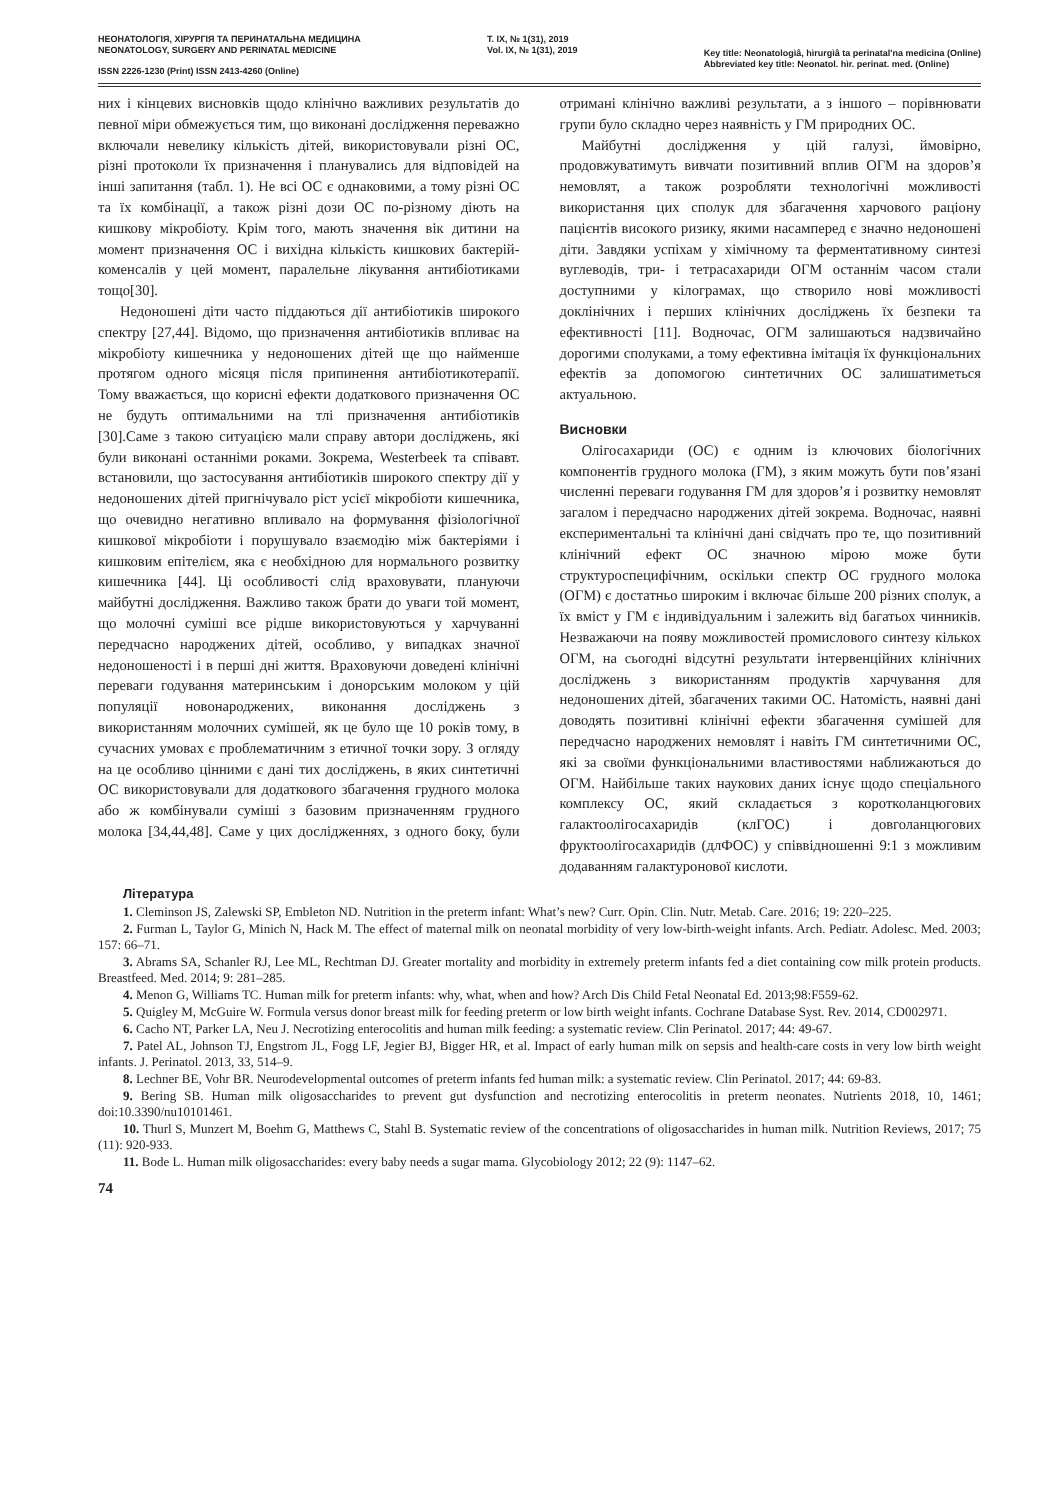НЕОНАТОЛОГІЯ, ХІРУРГІЯ ТА ПЕРИНАТАЛЬНА МЕДИЦИНА
NEONATOLOGY, SURGERY AND PERINATAL MEDICINE
ISSN 2226-1230 (Print) ISSN 2413-4260 (Online)
Т. IX, № 1(31), 2019
Vol. IX, № 1(31), 2019
Key title: Neonatologìâ, hìrurgìâ ta perinatal'na medicina (Online)
Abbreviated key title: Neonatol. hìr. perinat. med. (Online)
них і кінцевих висновків щодо клінічно важливих результатів до певної міри обмежується тим, що виконані дослідження переважно включали невелику кількість дітей, використовували різні ОС, різні протоколи їх призначення і планувались для відповідей на інші запитання (табл. 1). Не всі ОС є однаковими, а тому різні ОС та їх комбінації, а також різні дози ОС по-різному діють на кишкову мікробіоту. Крім того, мають значення вік дитини на момент призначення ОС і вихідна кількість кишкових бактерій-коменсалів у цей момент, паралельне лікування антибіотиками тощо[30].
Недоношені діти часто піддаються дії антибіотиків широкого спектру [27,44]. Відомо, що призначення антибіотиків впливає на мікробіоту кишечника у недоношених дітей ще що найменше протягом одного місяця після припинення антибіотикотерапії. Тому вважається, що корисні ефекти додаткового призначення ОС не будуть оптимальними на тлі призначення антибіотиків [30].Саме з такою ситуацією мали справу автори досліджень, які були виконані останніми роками. Зокрема, Westerbeek та співавт. встановили, що застосування антибіотиків широкого спектру дії у недоношених дітей пригнічувало ріст усієї мікробіоти кишечника, що очевидно негативно впливало на формування фізіологічної кишкової мікробіоти і порушувало взаємодію між бактеріями і кишковим епітелієм, яка є необхідною для нормального розвитку кишечника [44]. Ці особливості слід враховувати, плануючи майбутні дослідження. Важливо також брати до уваги той момент, що молочні суміші все рідше використовуються у харчуванні передчасно народжених дітей, особливо, у випадках значної недоношеності і в перші дні життя. Враховуючи доведені клінічні переваги годування материнським і донорським молоком у цій популяції новонароджених, виконання досліджень з використанням молочних сумішей, як це було ще 10 років тому, в сучасних умовах є проблематичним з етичної точки зору. З огляду на це особливо цінними є дані тих досліджень, в яких синтетичні ОС використовували для додаткового збагачення грудного молока або ж комбінували суміші з базовим призначенням грудного молока [34,44,48]. Саме у цих дослідженнях, з одного боку, були отримані клінічно важливі результати, а з іншого – порівнювати групи було складно через наявність у ГМ природних ОС.
Майбутні дослідження у цій галузі, ймовірно, продовжуватимуть вивчати позитивний вплив ОГМ на здоров’я немовлят, а також розробляти технологічні можливості використання цих сполук для збагачення харчового раціону пацієнтів високого ризику, якими насамперед є значно недоношені діти. Завдяки успіхам у хімічному та ферментативному синтезі вуглеводів, три- і тетрасахариди ОГМ останнім часом стали доступними у кілограмах, що створило нові можливості доклінічних і перших клінічних досліджень їх безпеки та ефективності [11]. Водночас, ОГМ залишаються надзвичайно дорогими сполуками, а тому ефективна імітація їх функціональних ефектів за допомогою синтетичних ОС залишатиметься актуальною.
Висновки
Олігосахариди (ОС) є одним із ключових біологічних компонентів грудного молока (ГМ), з яким можуть бути пов’язані численні переваги годування ГМ для здоров’я і розвитку немовлят загалом і передчасно народжених дітей зокрема. Водночас, наявні експериментальні та клінічні дані свідчать про те, що позитивний клінічний ефект ОС значною мірою може бути структуроспецифічним, оскільки спектр ОС грудного молока (ОГМ) є достатньо широким і включає більше 200 різних сполук, а їх вміст у ГМ є індивідуальним і залежить від багатьох чинників. Незважаючи на появу можливостей промислового синтезу кількох ОГМ, на сьогодні відсутні результати інтервенційних клінічних досліджень з використанням продуктів харчування для недоношених дітей, збагачених такими ОС. Натомість, наявні дані доводять позитивні клінічні ефекти збагачення сумішей для передчасно народжених немовлят і навіть ГМ синтетичними ОС, які за своїми функціональними властивостями наближаються до ОГМ. Найбільше таких наукових даних існує щодо спеціального комплексу ОС, який складається з коротколанцюгових галактоолігосахаридів (клГОС) і довголанцюгових фруктоолігосахаридів (длФОС) у співвідношенні 9:1 з можливим додаванням галактуронової кислоти.
Література
1. Cleminson JS, Zalewski SP, Embleton ND. Nutrition in the preterm infant: What’s new? Curr. Opin. Clin. Nutr. Metab. Care. 2016; 19: 220–225.
2. Furman L, Taylor G, Minich N, Hack M. The effect of maternal milk on neonatal morbidity of very low-birth-weight infants. Arch. Pediatr. Adolesc. Med. 2003; 157: 66–71.
3. Abrams SA, Schanler RJ, Lee ML, Rechtman DJ. Greater mortality and morbidity in extremely preterm infants fed a diet containing cow milk protein products. Breastfeed. Med. 2014; 9: 281–285.
4. Menon G, Williams TC. Human milk for preterm infants: why, what, when and how? Arch Dis Child Fetal Neonatal Ed. 2013;98:F559-62.
5. Quigley M, McGuire W. Formula versus donor breast milk for feeding preterm or low birth weight infants. Cochrane Database Syst. Rev. 2014, CD002971.
6. Cacho NT, Parker LA, Neu J. Necrotizing enterocolitis and human milk feeding: a systematic review. Clin Perinatol. 2017; 44: 49-67.
7. Patel AL, Johnson TJ, Engstrom JL, Fogg LF, Jegier BJ, Bigger HR, et al. Impact of early human milk on sepsis and health-care costs in very low birth weight infants. J. Perinatol. 2013, 33, 514–9.
8. Lechner BE, Vohr BR. Neurodevelopmental outcomes of preterm infants fed human milk: a systematic review. Clin Perinatol. 2017; 44: 69-83.
9. Bering SB. Human milk oligosaccharides to prevent gut dysfunction and necrotizing enterocolitis in preterm neonates. Nutrients 2018, 10, 1461; doi:10.3390/nu10101461.
10. Thurl S, Munzert M, Boehm G, Matthews C, Stahl B. Systematic review of the concentrations of oligosaccharides in human milk. Nutrition Reviews, 2017; 75 (11): 920-933.
11. Bode L. Human milk oligosaccharides: every baby needs a sugar mama. Glycobiology 2012; 22 (9): 1147–62.
74